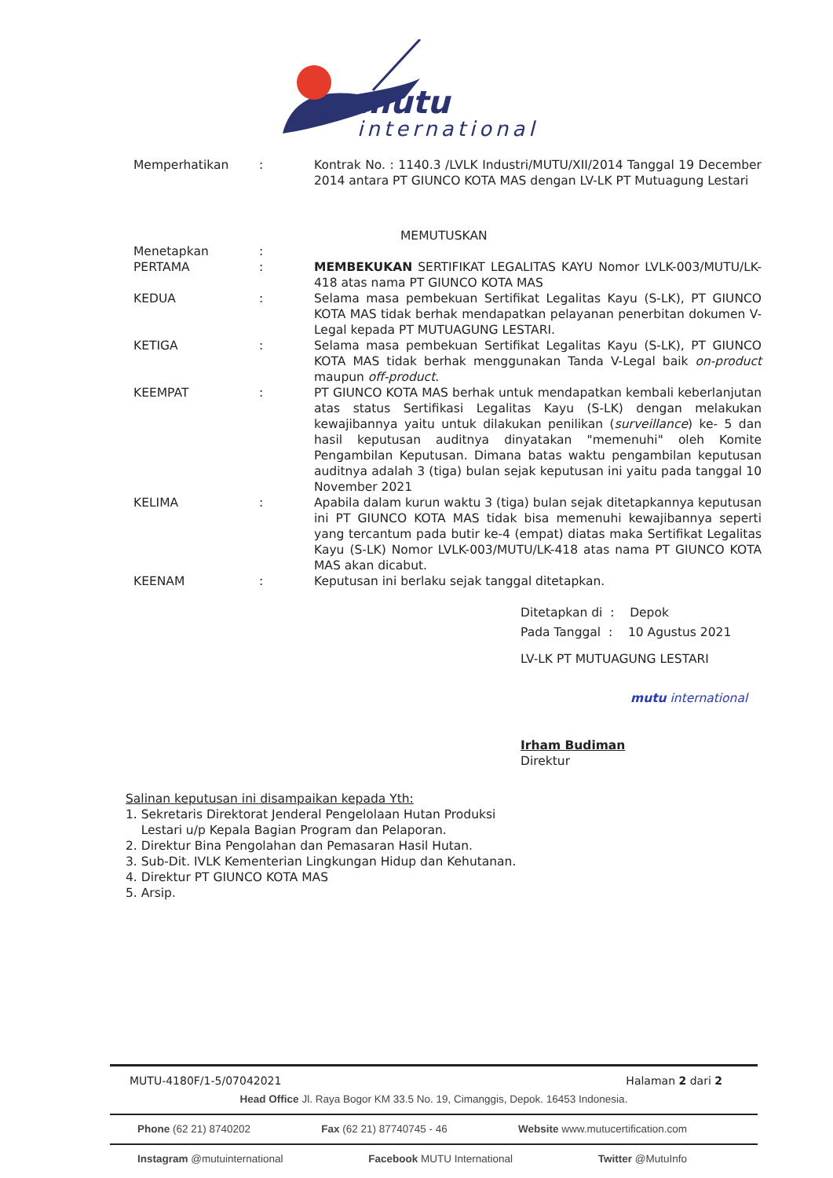mutu
international
Memperhatikan : Kontrak No. : 1140.3 /LVLK Industri/MUTU/XII/2014 Tanggal 19 December 2014 antara PT GIUNCO KOTA MAS dengan LV-LK PT Mutuagung Lestari
MEMUTUSKAN
Menetapkan :
PERTAMA : MEMBEKUKAN SERTIFIKAT LEGALITAS KAYU Nomor LVLK-003/MUTU/LK-418 atas nama PT GIUNCO KOTA MAS
KEDUA : Selama masa pembekuan Sertifikat Legalitas Kayu (S-LK), PT GIUNCO KOTA MAS tidak berhak mendapatkan pelayanan penerbitan dokumen V-Legal kepada PT MUTUAGUNG LESTARI.
KETIGA : Selama masa pembekuan Sertifikat Legalitas Kayu (S-LK), PT GIUNCO KOTA MAS tidak berhak menggunakan Tanda V-Legal baik on-product maupun off-product.
KEEMPAT : PT GIUNCO KOTA MAS berhak untuk mendapatkan kembali keberlanjutan atas status Sertifikasi Legalitas Kayu (S-LK) dengan melakukan kewajibannya yaitu untuk dilakukan penilikan (surveillance) ke- 5 dan hasil keputusan auditnya dinyatakan "memenuhi" oleh Komite Pengambilan Keputusan. Dimana batas waktu pengambilan keputusan auditnya adalah 3 (tiga) bulan sejak keputusan ini yaitu pada tanggal 10 November 2021
KELIMA : Apabila dalam kurun waktu 3 (tiga) bulan sejak ditetapkannya keputusan ini PT GIUNCO KOTA MAS tidak bisa memenuhi kewajibannya seperti yang tercantum pada butir ke-4 (empat) diatas maka Sertifikat Legalitas Kayu (S-LK) Nomor LVLK-003/MUTU/LK-418 atas nama PT GIUNCO KOTA MAS akan dicabut.
KEENAM : Keputusan ini berlaku sejak tanggal ditetapkan.
Ditetapkan di : Depok
Pada Tanggal : 10 Agustus 2021
LV-LK PT MUTUAGUNG LESTARI
mutu international
Irham Budiman
Direktur
Salinan keputusan ini disampaikan kepada Yth:
1. Sekretaris Direktorat Jenderal Pengelolaan Hutan Produksi
Lestari u/p Kepala Bagian Program dan Pelaporan.
2. Direktur Bina Pengolahan dan Pemasaran Hasil Hutan.
3. Sub-Dit. IVLK Kementerian Lingkungan Hidup dan Kehutanan.
4. Direktur PT GIUNCO KOTA MAS
5. Arsip.
MUTU-4180F/1-5/07042021 Halaman 2 dari 2
Head Office Jl. Raya Bogor KM 33.5 No. 19, Cimanggis, Depok. 16453 Indonesia.
Phone (62 21) 8740202 Fax (62 21) 87740745 - 46 Website www.mutucertification.com
Instagram @mutuinternational Facebook MUTU International Twitter @MutuInfo